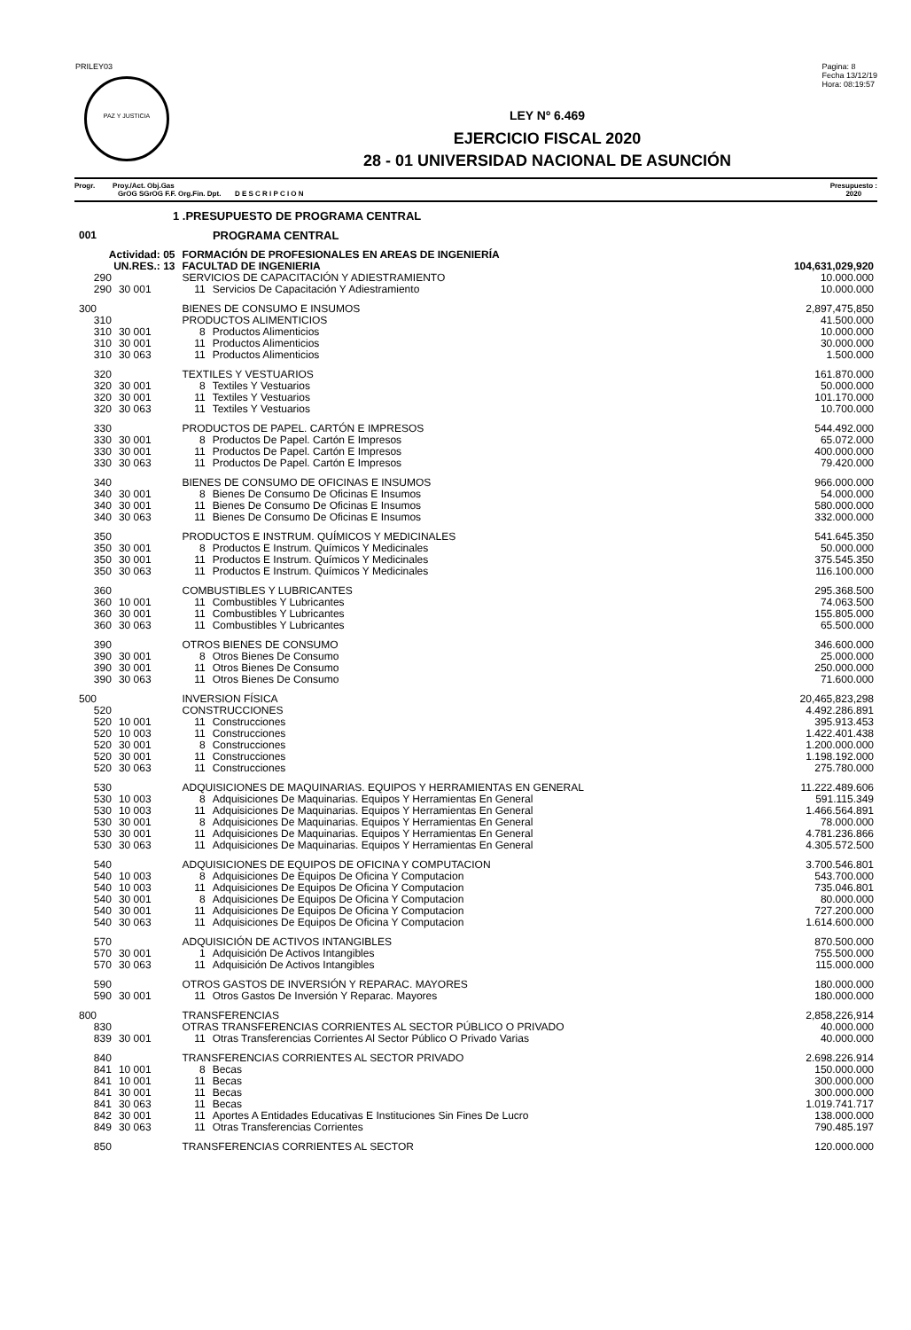PRILEY03
PAZ Y JUSTICIA
Pagina: 8
Fecha 13/12/19
Hora: 08:19:57
LEY Nº 6.469
EJERCICIO FISCAL 2020
28 - 01 UNIVERSIDAD NACIONAL DE ASUNCIÓN
Progr. Proy./Act. Obj.Gas
GrOG SGrOG F.F. Org.Fin. Dpt. D E S C R I P C I O N
Presupuesto :
2020
| 1 .PRESUPUESTO DE PROGRAMA CENTRAL | | | | |
| 001 | PROGRAMA CENTRAL | | | |
| Actividad: 05 | | FORMACIÓN DE PROFESIONALES EN AREAS DE INGENIERÍA | | |
| UN.RES.: 13 | | FACULTAD DE INGENIERIA | | 104,631,029,920 |
| 290 | | SERVICIOS DE CAPACITACIÓN Y ADIESTRAMIENTO | | 10.000.000 |
| 290 | 30 001 | 11 | Servicios De Capacitación Y Adiestramiento | 10.000.000 |
| 300 | | BIENES DE CONSUMO E INSUMOS | | 2,897,475,850 |
| 310 | | PRODUCTOS ALIMENTICIOS | | 41.500.000 |
| 310 | 30 001 | 8 | Productos Alimenticios | 10.000.000 |
| 310 | 30 001 | 11 | Productos Alimenticios | 30.000.000 |
| 310 | 30 063 | 11 | Productos Alimenticios | 1.500.000 |
| 320 | | TEXTILES Y VESTUARIOS | | 161.870.000 |
| 320 | 30 001 | 8 | Textiles Y Vestuarios | 50.000.000 |
| 320 | 30 001 | 11 | Textiles Y Vestuarios | 101.170.000 |
| 320 | 30 063 | 11 | Textiles Y Vestuarios | 10.700.000 |
| 330 | | PRODUCTOS DE PAPEL. CARTÓN E IMPRESOS | | 544.492.000 |
| 330 | 30 001 | 8 | Productos De Papel. Cartón E Impresos | 65.072.000 |
| 330 | 30 001 | 11 | Productos De Papel. Cartón E Impresos | 400.000.000 |
| 330 | 30 063 | 11 | Productos De Papel. Cartón E Impresos | 79.420.000 |
| 340 | | BIENES DE CONSUMO DE OFICINAS E INSUMOS | | 966.000.000 |
| 340 | 30 001 | 8 | Bienes De Consumo De Oficinas E Insumos | 54.000.000 |
| 340 | 30 001 | 11 | Bienes De Consumo De Oficinas E Insumos | 580.000.000 |
| 340 | 30 063 | 11 | Bienes De Consumo De Oficinas E Insumos | 332.000.000 |
| 350 | | PRODUCTOS E INSTRUM. QUÍMICOS Y MEDICINALES | | 541.645.350 |
| 350 | 30 001 | 8 | Productos E Instrum. Químicos Y Medicinales | 50.000.000 |
| 350 | 30 001 | 11 | Productos E Instrum. Químicos Y Medicinales | 375.545.350 |
| 350 | 30 063 | 11 | Productos E Instrum. Químicos Y Medicinales | 116.100.000 |
| 360 | | COMBUSTIBLES Y LUBRICANTES | | 295.368.500 |
| 360 | 10 001 | 11 | Combustibles Y Lubricantes | 74.063.500 |
| 360 | 30 001 | 11 | Combustibles Y Lubricantes | 155.805.000 |
| 360 | 30 063 | 11 | Combustibles Y Lubricantes | 65.500.000 |
| 390 | | OTROS BIENES DE CONSUMO | | 346.600.000 |
| 390 | 30 001 | 8 | Otros Bienes De Consumo | 25.000.000 |
| 390 | 30 001 | 11 | Otros Bienes De Consumo | 250.000.000 |
| 390 | 30 063 | 11 | Otros Bienes De Consumo | 71.600.000 |
| 500 | | INVERSION FÍSICA | | 20,465,823,298 |
| 520 | | CONSTRUCCIONES | | 4.492.286.891 |
| 520 | 10 001 | 11 | Construcciones | 395.913.453 |
| 520 | 10 003 | 11 | Construcciones | 1.422.401.438 |
| 520 | 30 001 | 8 | Construcciones | 1.200.000.000 |
| 520 | 30 001 | 11 | Construcciones | 1.198.192.000 |
| 520 | 30 063 | 11 | Construcciones | 275.780.000 |
| 530 | | ADQUISICIONES DE MAQUINARIAS. EQUIPOS Y HERRAMIENTAS EN GENERAL | | 11.222.489.606 |
| 530 | 10 003 | 8 | Adquisiciones De Maquinarias. Equipos Y Herramientas En General | 591.115.349 |
| 530 | 10 003 | 11 | Adquisiciones De Maquinarias. Equipos Y Herramientas En General | 1.466.564.891 |
| 530 | 30 001 | 8 | Adquisiciones De Maquinarias. Equipos Y Herramientas En General | 78.000.000 |
| 530 | 30 001 | 11 | Adquisiciones De Maquinarias. Equipos Y Herramientas En General | 4.781.236.866 |
| 530 | 30 063 | 11 | Adquisiciones De Maquinarias. Equipos Y Herramientas En General | 4.305.572.500 |
| 540 | | ADQUISICIONES DE EQUIPOS DE OFICINA Y COMPUTACION | | 3.700.546.801 |
| 540 | 10 003 | 8 | Adquisiciones De Equipos De Oficina Y Computacion | 543.700.000 |
| 540 | 10 003 | 11 | Adquisiciones De Equipos De Oficina Y Computacion | 735.046.801 |
| 540 | 30 001 | 8 | Adquisiciones De Equipos De Oficina Y Computacion | 80.000.000 |
| 540 | 30 001 | 11 | Adquisiciones De Equipos De Oficina Y Computacion | 727.200.000 |
| 540 | 30 063 | 11 | Adquisiciones De Equipos De Oficina Y Computacion | 1.614.600.000 |
| 570 | | ADQUISICIÓN DE ACTIVOS INTANGIBLES | | 870.500.000 |
| 570 | 30 001 | 1 | Adquisición De Activos Intangibles | 755.500.000 |
| 570 | 30 063 | 11 | Adquisición De Activos Intangibles | 115.000.000 |
| 590 | | OTROS GASTOS DE INVERSIÓN Y REPARAC. MAYORES | | 180.000.000 |
| 590 | 30 001 | 11 | Otros Gastos De Inversión Y Reparac. Mayores | 180.000.000 |
| 800 | | TRANSFERENCIAS | | 2,858,226,914 |
| 830 | | OTRAS TRANSFERENCIAS CORRIENTES AL SECTOR PÚBLICO O PRIVADO | | 40.000.000 |
| 839 | 30 001 | 11 | Otras Transferencias Corrientes Al Sector Público O Privado Varias | 40.000.000 |
| 840 | | TRANSFERENCIAS CORRIENTES AL SECTOR PRIVADO | | 2.698.226.914 |
| 841 | 10 001 | 8 | Becas | 150.000.000 |
| 841 | 10 001 | 11 | Becas | 300.000.000 |
| 841 | 30 001 | 11 | Becas | 300.000.000 |
| 841 | 30 063 | 11 | Becas | 1.019.741.717 |
| 842 | 30 001 | 11 | Aportes A Entidades Educativas E Instituciones Sin Fines De Lucro | 138.000.000 |
| 849 | 30 063 | 11 | Otras Transferencias Corrientes | 790.485.197 |
| 850 | | TRANSFERENCIAS CORRIENTES AL SECTOR | | 120.000.000 |